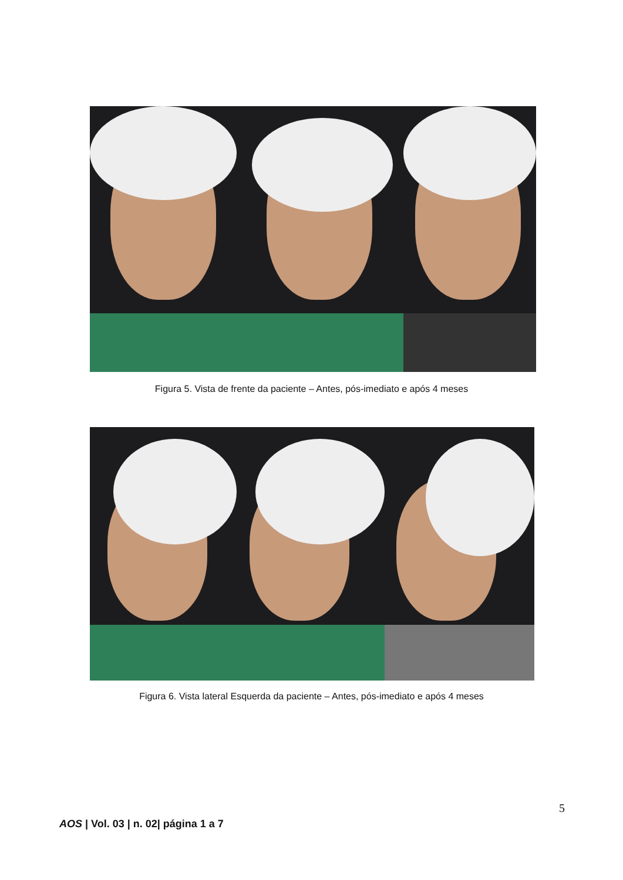Figura 5. Vista de frente da paciente – Antes, pós-imediato e após 4 meses
Figura 6. Vista lateral Esquerda da paciente – Antes, pós-imediato e após 4 meses
5
AOS | Vol. 03 | n. 02| página 1 a 7